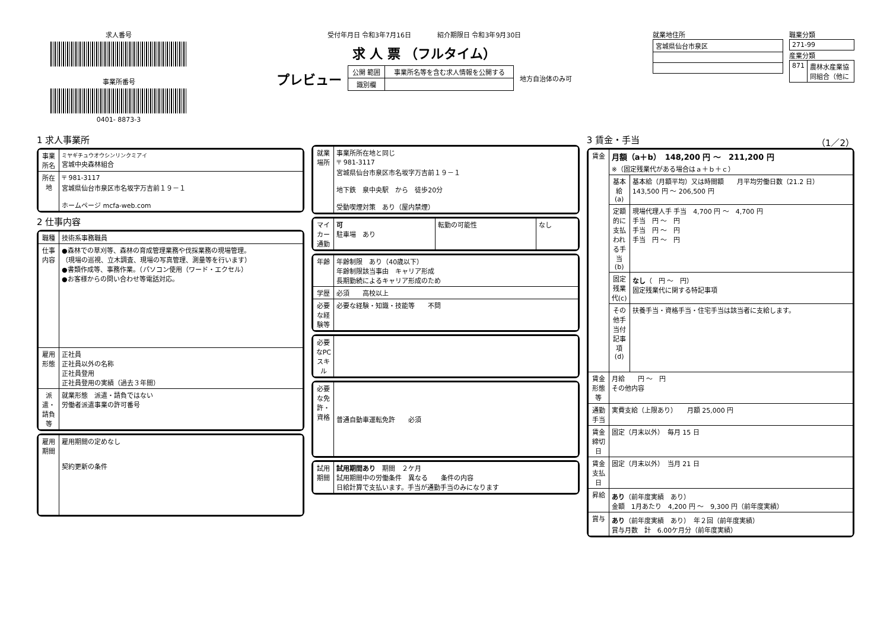求人番号
事業所番号
0401- 8873-3
受付年月日 令和3年7月16日　　　　紹介期限日 令和3年9月30日
求 人 票 （フルタイム）
プレビュー
| 公開 範囲 | 事業所名等を含む求人情報を公開する |
| 識別欄 | |
地方自治体のみ可
就業地住所
| 宮城県仙台市泉区 |
職業分類
| 271-99 |
産業分類
| 871 | 農林水産業協同組合（他に |
1 求人事業所
| 事業所名 | ミヤギチュウオウシンリンクミアイ 宮城中央森林組合 |
| 所在地 | 〒 981-3117 宮城県仙台市泉区市名坂字万吉前１９－１ ホームページ mcfa-web.com |
2 仕事内容
| 職種 | 技術系事務職員 |
| 仕事内容 | ●森林での草刈等、森林の育成管理業務や伐採業務の現場管理。 （現場の巡視、立木調査、現場の写真管理、測量等を行います） ●書類作成等、事務作業。（パソコン使用（ワード・エクセル） ●お客様からの問い合わせ等電話対応。 |
| 雇用形態 | 正社員 正社員以外の名称 正社員登用 正社員登用の実績（過去３年間） |
| 派遣・請負等 | 就業形態 派遣・請負ではない 労働者派遣事業の許可番号 |
| 雇用期間 | 雇用期間の定めなし 契約更新の条件 |
| 就業場所 | 事業所所在地と同じ 〒 981-3117 宮城県仙台市泉区市名坂字万吉前１９－１ 地下鉄 泉中央駅 から 徒歩20分 受動喫煙対策 あり（屋内禁煙） |
| マイカー通勤 | 可 駐車場 あり | 転勤の可能性 | なし |
| 年齢 | 年齢制限 あり（40歳以下） 年齢制限該当事由 キャリア形成 長期勤続によるキャリア形成のため |
| 学歴 | 必須 高校以上 |
| 必要な経験等 | 必要な経験・知識・技能等 不問 |
| 必要なPCスキル | |
| 必要な免許・資格 | 普通自動車運転免許 必須 |
| 試用期間 | 試用期間あり 期間 ２ケ月 試用期間中の労働条件 異なる 条件の内容 日給計算で支払います。手当が通勤手当のみになります |
3 賃金・手当 （1／2）
| 賃金 | 月額（a＋b） 148,200 円 ～ 211,200 円 ※（固定残業代がある場合はａ＋ｂ＋ｃ） | |
| | 基本給(a) | 基本給（月額平均）又は時間額 月平均労働日数（21.2 日） 143,500 円 ～ 206,500 円 |
| | 定額的に支払われる手当(b) | 現場代理人手 手当 4,700 円 ～ 4,700 円 手当 円 ～ 円 手当 円 ～ 円 手当 円 ～ 円 |
| | 固定残業代(c) | なし （ 円 ～ 円） 固定残業代に関する特記事項 |
| | その他手当付記事項(d) | 扶養手当・資格手当・住宅手当は該当者に支給します。 |
| 賃金形態等 | 月給 円 ～ 円 その他内容 | |
| 通勤手当 | 実費支給（上限あり） 月額 25,000 円 | |
| 賃金締切日 | 固定（月末以外） 毎月 15 日 | |
| 賃金支払日 | 固定（月末以外） 当月 21 日 | |
| 昇給 | あり （前年度実績 あり） 金額 1月あたり 4,200 円 ～ 9,300 円（前年度実績） | |
| 賞与 | あり （前年度実績 あり） 年２回（前年度実績） 賞与月数 計 6.00ケ月分（前年度実績） | |